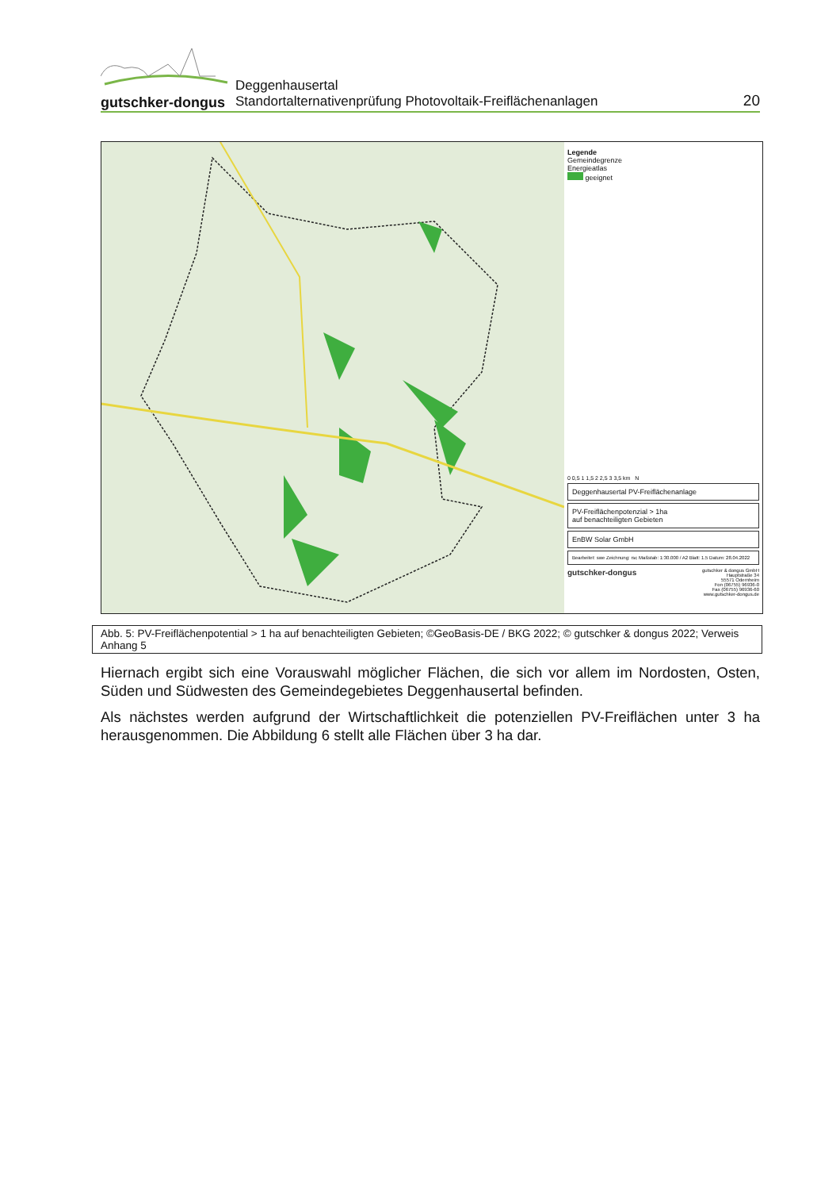gutschker-dongus
Deggenhausertal
Standortalternativenprüfung Photovoltaik-Freiflächenanlagen
20
Legende
Gemeindegrenze
Energieatlas
geeignet
0 0,5 1 1,5 2 2,5 3 3,5 km N
Deggenhausertal PV-Freiflächenanlage
PV-Freiflächenpotenzial > 1ha
auf benachteiligten Gebieten
EnBW Solar GmbH
Bearbeitet: swe Zeichnung: rsc Maßstab: 1:30.000 / A2 Blatt: 1.5 Datum: 28.04.2022
gutschker-dongus gutschker & dongus GmbH
Hauptstraße 34
55571 Odernheim
Fon (06755) 96936-0
Fax (06755) 96936-60
www.gutschker-dongus.de
Abb. 5: PV-Freiflächenpotential > 1 ha auf benachteiligten Gebieten; ©GeoBasis-DE / BKG 2022; © gutschker & dongus 2022; Verweis Anhang 5
Hiernach ergibt sich eine Vorauswahl möglicher Flächen, die sich vor allem im Nordosten, Osten, Süden und Südwesten des Gemeindegebietes Deggenhausertal befinden.
Als nächstes werden aufgrund der Wirtschaftlichkeit die potenziellen PV-Freiflächen unter 3 ha herausgenommen. Die Abbildung 6 stellt alle Flächen über 3 ha dar.